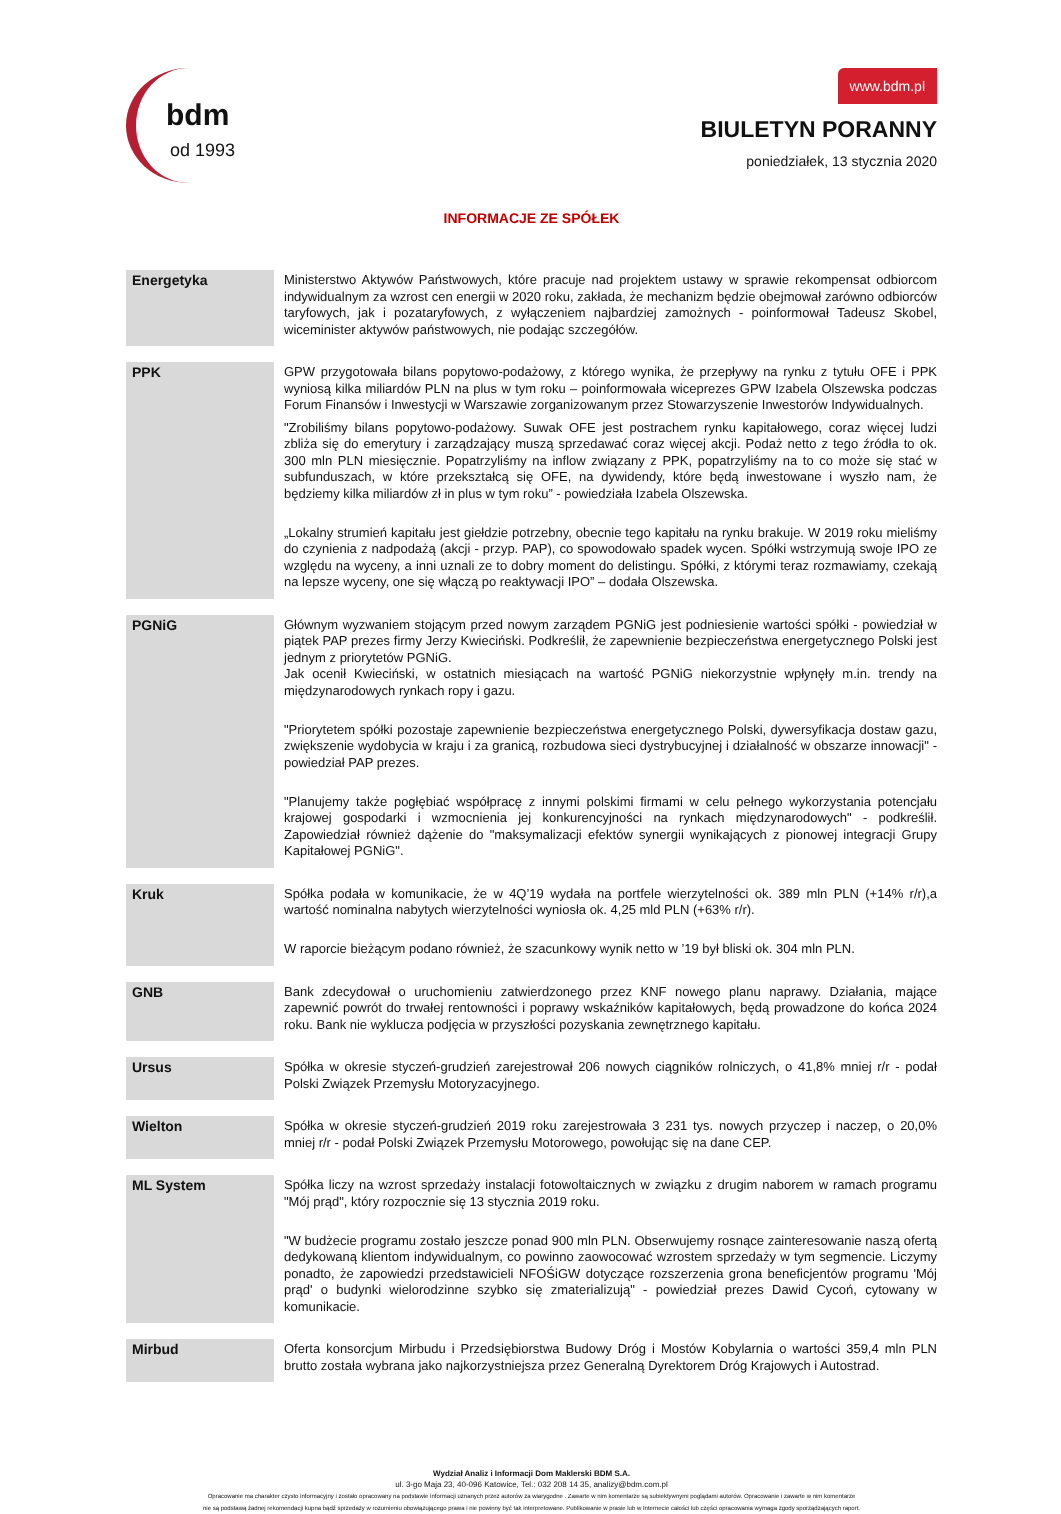bdm
od 1993
www.bdm.pl
BIULETYN PORANNY
poniedziałek, 13 stycznia 2020
INFORMACJE ZE SPÓŁEK
| Energetyka | Ministerstwo Aktywów Państwowych, które pracuje nad projektem ustawy w sprawie rekompensat odbiorcom indywidualnym za wzrost cen energii w 2020 roku, zakłada, że mechanizm będzie obejmował zarówno odbiorców taryfowych, jak i pozataryfowych, z wyłączeniem najbardziej zamożnych - poinformował Tadeusz Skobel, wiceminister aktywów państwowych, nie podając szczegółów. |
| PPK | GPW przygotowała bilans popytowo-podażowy, z którego wynika, że przepływy na rynku z tytułu OFE i PPK wyniosą kilka miliardów PLN na plus w tym roku – poinformowała wiceprezes GPW Izabela Olszewska podczas Forum Finansów i Inwestycji w Warszawie zorganizowanym przez Stowarzyszenie Inwestorów Indywidualnych. "Zrobiliśmy bilans popytowo-podażowy. Suwak OFE jest postrachem rynku kapitałowego, coraz więcej ludzi zbliża się do emerytury i zarządzający muszą sprzedawać coraz więcej akcji. Podaż netto z tego źródła to ok. 300 mln PLN miesięcznie. Popatrzyliśmy na inflow związany z PPK, popatrzyliśmy na to co może się stać w subfunduszach, w które przekształcą się OFE, na dywidendy, które będą inwestowane i wyszło nam, że będziemy kilka miliardów zł in plus w tym roku” - powiedziała Izabela Olszewska. „Lokalny strumień kapitału jest giełdzie potrzebny, obecnie tego kapitału na rynku brakuje. W 2019 roku mieliśmy do czynienia z nadpodażą (akcji - przyp. PAP), co spowodowało spadek wycen. Spółki wstrzymują swoje IPO ze względu na wyceny, a inni uznali ze to dobry moment do delistingu. Spółki, z którymi teraz rozmawiamy, czekają na lepsze wyceny, one się włączą po reaktywacji IPO” – dodała Olszewska. |
| PGNiG | Głównym wyzwaniem stojącym przed nowym zarządem PGNiG jest podniesienie wartości spółki - powiedział w piątek PAP prezes firmy Jerzy Kwieciński. Podkreślił, że zapewnienie bezpieczeństwa energetycznego Polski jest jednym z priorytetów PGNiG. Jak ocenił Kwieciński, w ostatnich miesiącach na wartość PGNiG niekorzystnie wpłynęły m.in. trendy na międzynarodowych rynkach ropy i gazu. "Priorytetem spółki pozostaje zapewnienie bezpieczeństwa energetycznego Polski, dywersyfikacja dostaw gazu, zwiększenie wydobycia w kraju i za granicą, rozbudowa sieci dystrybucyjnej i działalność w obszarze innowacji" - powiedział PAP prezes. "Planujemy także pogłębiać współpracę z innymi polskimi firmami w celu pełnego wykorzystania potencjału krajowej gospodarki i wzmocnienia jej konkurencyjności na rynkach międzynarodowych" - podkreślił. Zapowiedział również dążenie do "maksymalizacji efektów synergii wynikających z pionowej integracji Grupy Kapitałowej PGNiG". |
| Kruk | Spółka podała w komunikacie, że w 4Q’19 wydała na portfele wierzytelności ok. 389 mln PLN (+14% r/r),a wartość nominalna nabytych wierzytelności wyniosła ok. 4,25 mld PLN (+63% r/r). W raporcie bieżącym podano również, że szacunkowy wynik netto w ’19 był bliski ok. 304 mln PLN. |
| GNB | Bank zdecydował o uruchomieniu zatwierdzonego przez KNF nowego planu naprawy. Działania, mające zapewnić powrót do trwałej rentowności i poprawy wskaźników kapitałowych, będą prowadzone do końca 2024 roku. Bank nie wyklucza podjęcia w przyszłości pozyskania zewnętrznego kapitału. |
| Ursus | Spółka w okresie styczeń-grudzień zarejestrował 206 nowych ciągników rolniczych, o 41,8% mniej r/r - podał Polski Związek Przemysłu Motoryzacyjnego. |
| Wielton | Spółka w okresie styczeń-grudzień 2019 roku zarejestrowała 3 231 tys. nowych przyczep i naczep, o 20,0% mniej r/r - podał Polski Związek Przemysłu Motorowego, powołując się na dane CEP. |
| ML System | Spółka liczy na wzrost sprzedaży instalacji fotowoltaicznych w związku z drugim naborem w ramach programu "Mój prąd", który rozpocznie się 13 stycznia 2019 roku. "W budżecie programu zostało jeszcze ponad 900 mln PLN. Obserwujemy rosnące zainteresowanie naszą ofertą dedykowaną klientom indywidualnym, co powinno zaowocować wzrostem sprzedaży w tym segmencie. Liczymy ponadto, że zapowiedzi przedstawicieli NFOŚiGW dotyczące rozszerzenia grona beneficjentów programu 'Mój prąd' o budynki wielorodzinne szybko się zmaterializują" - powiedział prezes Dawid Cycoń, cytowany w komunikacie. |
| Mirbud | Oferta konsorcjum Mirbudu i Przedsiębiorstwa Budowy Dróg i Mostów Kobylarnia o wartości 359,4 mln PLN brutto została wybrana jako najkorzystniejsza przez Generalną Dyrektorem Dróg Krajowych i Autostrad. |
Wydział Analiz i Informacji Dom Maklerski BDM S.A.
ul. 3-go Maja 23, 40-096 Katowice, Tel.: 032 208 14 35, analizy@bdm.com.pl
Opracowanie ma charakter czysto informacyjny i zostało opracowany na podstawie informacji uznanych przez autorów za wiarygodne . Zawarte w nim komentarze są subiektywnymi poglądami autorów. Opracowanie i zawarte w nim komentarze
nie są podstawą żadnej rekomendacji kupna bądź sprzedaży w rozumieniu obowiązującego prawa i nie powinny być tak interpretowane. Publikowanie w prasie lub w Internecie całości lub części opracowania wymaga zgody sporządzających raport.